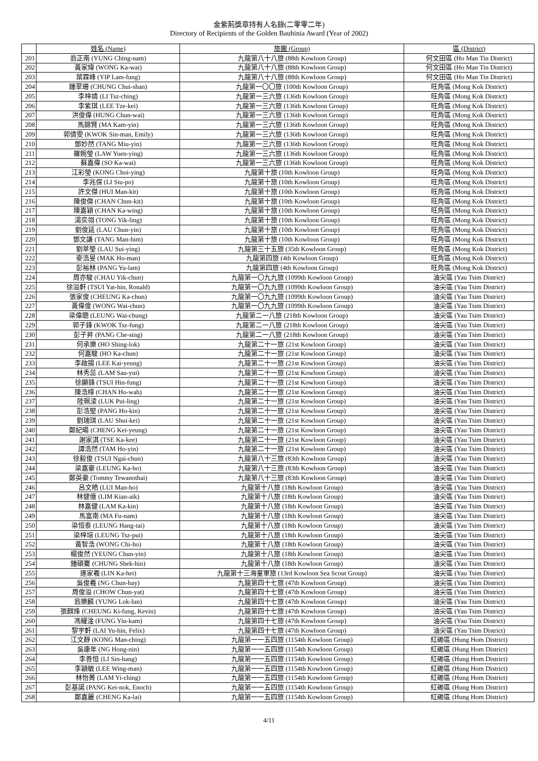金紫荊獎章持有人名錄(二零零二年)
Directory of Recipients of the Golden Bauhinia Award (Year of 2002)
| | 姓名 (Name) | 旅團 (Group) | 區 (District) |
| --- | --- | --- | --- |
| 201 | 翁正南 (YUNG Ching-nam) | 九龍第八十八旅 (88th Kowloon Group) | 何文田區 (Ho Man Tin District) |
| 202 | 黃家煒 (WONG Ka-wai) | 九龍第八十八旅 (88th Kowloon Group) | 何文田區 (Ho Man Tin District) |
| 203 | 葉霖峰 (YIP Lam-fung) | 九龍第八十八旅 (88th Kowloon Group) | 何文田區 (Ho Man Tin District) |
| 204 | 鍾翠珊 (CHUNG Chui-shan) | 九龍第一〇〇旅 (100th Kowloon Group) | 旺角區 (Mong Kok District) |
| 205 | 李梓靖 (LI Tsz-ching) | 九龍第一三六旅 (136th Kowloon Group) | 旺角區 (Mong Kok District) |
| 206 | 李紫琪 (LEE Tze-kei) | 九龍第一三六旅 (136th Kowloon Group) | 旺角區 (Mong Kok District) |
| 207 | 洪俊偉 (HUNG Chun-wai) | 九龍第一三六旅 (136th Kowloon Group) | 旺角區 (Mong Kok District) |
| 208 | 馬錦賢 (MA Kam-yin) | 九龍第一三六旅 (136th Kowloon Group) | 旺角區 (Mong Kok District) |
| 209 | 郭倩雯 (KWOK Sin-man, Emily) | 九龍第一三六旅 (136th Kowloon Group) | 旺角區 (Mong Kok District) |
| 210 | 鄧妙然 (TANG Miu-yin) | 九龍第一三六旅 (136th Kowloon Group) | 旺角區 (Mong Kok District) |
| 211 | 羅婉瑩 (LAW Yuen-ying) | 九龍第一三六旅 (136th Kowloon Group) | 旺角區 (Mong Kok District) |
| 212 | 蘇嘉偉 (SO Ka-wai) | 九龍第一三六旅 (136th Kowloon Group) | 旺角區 (Mong Kok District) |
| 213 | 江彩瑩 (KONG Choi-ying) | 九龍第十旅 (10th Kowloon Group) | 旺角區 (Mong Kok District) |
| 214 | 李兆保 (LI Siu-po) | 九龍第十旅 (10th Kowloon Group) | 旺角區 (Mong Kok District) |
| 215 | 許文傑 (HUI Man-kit) | 九龍第十旅 (10th Kowloon Group) | 旺角區 (Mong Kok District) |
| 216 | 陳俊傑 (CHAN Chun-kit) | 九龍第十旅 (10th Kowloon Group) | 旺角區 (Mong Kok District) |
| 217 | 陳嘉穎 (CHAN Ka-wing) | 九龍第十旅 (10th Kowloon Group) | 旺角區 (Mong Kok District) |
| 218 | 湯奕翎 (TONG Yik-ling) | 九龍第十旅 (10th Kowloon Group) | 旺角區 (Mong Kok District) |
| 219 | 劉俊延 (LAU Chun-yin) | 九龍第十旅 (10th Kowloon Group) | 旺角區 (Mong Kok District) |
| 220 | 鄧文謙 (TANG Man-him) | 九龍第十旅 (10th Kowloon Group) | 旺角區 (Mong Kok District) |
| 221 | 劉萃瑩 (LAU Sui-ying) | 九龍第三十五旅 (35th Kowloon Group) | 旺角區 (Mong Kok District) |
| 222 | 麥浩旻 (MAK Ho-man) | 九龍第四旅 (4th Kowloon Group) | 旺角區 (Mong Kok District) |
| 223 | 彭裕林 (PANG Yu-lam) | 九龍第四旅 (4th Kowloon Group) | 旺角區 (Mong Kok District) |
| 224 | 周亦駿 (CHAU Yik-chun) | 九龍第一〇九九旅 (1099th Kowloon Group) | 油尖區 (Yau Tsim District) |
| 225 | 徐溢軒 (TSUI Yat-hin, Ronald) | 九龍第一〇九九旅 (1099th Kowloon Group) | 油尖區 (Yau Tsim District) |
| 226 | 張家俊 (CHEUNG Ka-chun) | 九龍第一〇九九旅 (1099th Kowloon Group) | 油尖區 (Yau Tsim District) |
| 227 | 黃偉俊 (WONG Wai-chun) | 九龍第一〇九九旅 (1099th Kowloon Group) | 油尖區 (Yau Tsim District) |
| 228 | 梁偉聰 (LEUNG Wai-chung) | 九龍第二一八旅 (218th Kowloon Group) | 油尖區 (Yau Tsim District) |
| 229 | 郭子鋒 (KWOK Tsz-fung) | 九龍第二一八旅 (218th Kowloon Group) | 油尖區 (Yau Tsim District) |
| 230 | 彭子昇 (PANG Che-sing) | 九龍第二一八旅 (218th Kowloon Group) | 油尖區 (Yau Tsim District) |
| 231 | 何承樂 (HO Shing-lok) | 九龍第二十一旅 (21st Kowloon Group) | 油尖區 (Yau Tsim District) |
| 232 | 何嘉駿 (HO Ka-chun) | 九龍第二十一旅 (21st Kowloon Group) | 油尖區 (Yau Tsim District) |
| 233 | 李啟揚 (LEE Kai-yeung) | 九龍第二十一旅 (21st Kowloon Group) | 油尖區 (Yau Tsim District) |
| 234 | 林秀蕊 (LAM Sau-yui) | 九龍第二十一旅 (21st Kowloon Group) | 油尖區 (Yau Tsim District) |
| 235 | 徐顯鋒 (TSUI Hin-fung) | 九龍第二十一旅 (21st Kowloon Group) | 油尖區 (Yau Tsim District) |
| 236 | 陳浩樺 (CHAN Ho-wah) | 九龍第二十一旅 (21st Kowloon Group) | 油尖區 (Yau Tsim District) |
| 237 | 陸珮淩 (LUK Pui-ling) | 九龍第二十一旅 (21st Kowloon Group) | 油尖區 (Yau Tsim District) |
| 238 | 彭浩堅 (PANG Ho-kin) | 九龍第二十一旅 (21st Kowloon Group) | 油尖區 (Yau Tsim District) |
| 239 | 劉瑞琪 (LAU Shui-kei) | 九龍第二十一旅 (21st Kowloon Group) | 油尖區 (Yau Tsim District) |
| 240 | 鄭紀暘 (CHENG Kei-yeung) | 九龍第二十一旅 (21st Kowloon Group) | 油尖區 (Yau Tsim District) |
| 241 | 謝家淇 (TSE Ka-kee) | 九龍第二十一旅 (21st Kowloon Group) | 油尖區 (Yau Tsim District) |
| 242 | 譚浩然 (TAM Ho-yin) | 九龍第二十一旅 (21st Kowloon Group) | 油尖區 (Yau Tsim District) |
| 243 | 徐毅俊 (TSUI Ngai-chun) | 九龍第八十三旅 (83th Kowloon Group) | 油尖區 (Yau Tsim District) |
| 244 | 梁嘉豪 (LEUNG Ka-ho) | 九龍第八十三旅 (83th Kowloon Group) | 油尖區 (Yau Tsim District) |
| 245 | 鄭英豪 (Tommy Tewanothai) | 九龍第八十三旅 (83th Kowloon Group) | 油尖區 (Yau Tsim District) |
| 246 | 呂文皓 (LUI Man-ho) | 九龍第十八旅 (18th Kowloon Group) | 油尖區 (Yau Tsim District) |
| 247 | 林健億 (LIM Kian-aik) | 九龍第十八旅 (18th Kowloon Group) | 油尖區 (Yau Tsim District) |
| 248 | 林嘉健 (LAM Ka-kin) | 九龍第十八旅 (18th Kowloon Group) | 油尖區 (Yau Tsim District) |
| 249 | 馬富南 (MA Fu-nam) | 九龍第十八旅 (18th Kowloon Group) | 油尖區 (Yau Tsim District) |
| 250 | 梁恒泰 (LEUNG Hang-tai) | 九龍第十八旅 (18th Kowloon Group) | 油尖區 (Yau Tsim District) |
| 251 | 梁梓培 (LEUNG Tsz-pui) | 九龍第十八旅 (18th Kowloon Group) | 油尖區 (Yau Tsim District) |
| 252 | 黃智浩 (WONG Chi-ho) | 九龍第十八旅 (18th Kowloon Group) | 油尖區 (Yau Tsim District) |
| 253 | 楊俊然 (YEUNG Chun-yin) | 九龍第十八旅 (18th Kowloon Group) | 油尖區 (Yau Tsim District) |
| 254 | 鍾碩騫 (CHUNG Shek-hin) | 九龍第十八旅 (18th Kowloon Group) | 油尖區 (Yau Tsim District) |
| 255 | 連家羲 (LIN Ka-hei) | 九龍第十三海童軍旅 (13rd Kowloon Sea Scout Group) | 油尖區 (Yau Tsim District) |
| 256 | 吳俊羲 (NG Chun-hay) | 九龍第四十七旅 (47th Kowloon Group) | 油尖區 (Yau Tsim District) |
| 257 | 周俊溢 (CHOW Chun-yat) | 九龍第四十七旅 (47th Kowloon Group) | 油尖區 (Yau Tsim District) |
| 258 | 翁樂麟 (YUNG Lok-lun) | 九龍第四十七旅 (47th Kowloon Group) | 油尖區 (Yau Tsim District) |
| 259 | 張麒烽 (CHEUNG Ki-fung, Kevin) | 九龍第四十七旅 (47th Kowloon Group) | 油尖區 (Yau Tsim District) |
| 260 | 馮耀淦 (FUNG Yiu-kam) | 九龍第四十七旅 (47th Kowloon Group) | 油尖區 (Yau Tsim District) |
| 261 | 黎宇軒 (LAI Yu-hin, Felix) | 九龍第四十七旅 (47th Kowloon Group) | 油尖區 (Yau Tsim District) |
| 262 | 江文靜 (KONG Man-ching) | 九龍第一一五四旅 (1154th Kowloon Group) | 紅磡區 (Hung Hom District) |
| 263 | 吳康年 (NG Hong-nin) | 九龍第一一五四旅 (1154th Kowloon Group) | 紅磡區 (Hung Hom District) |
| 264 | 李善恒 (LI Sin-hang) | 九龍第一一五四旅 (1154th Kowloon Group) | 紅磡區 (Hung Hom District) |
| 265 | 李穎敏 (LEE Wing-man) | 九龍第一一五四旅 (1154th Kowloon Group) | 紅磡區 (Hung Hom District) |
| 266 | 林怡菁 (LAM Yi-ching) | 九龍第一一五四旅 (1154th Kowloon Group) | 紅磡區 (Hung Hom District) |
| 267 | 彭基諾 (PANG Kei-nok, Enoch) | 九龍第一一五四旅 (1154th Kowloon Group) | 紅磡區 (Hung Hom District) |
| 268 | 鄭嘉麗 (CHENG Ka-lai) | 九龍第一一五四旅 (1154th Kowloon Group) | 紅磡區 (Hung Hom District) |
4/11